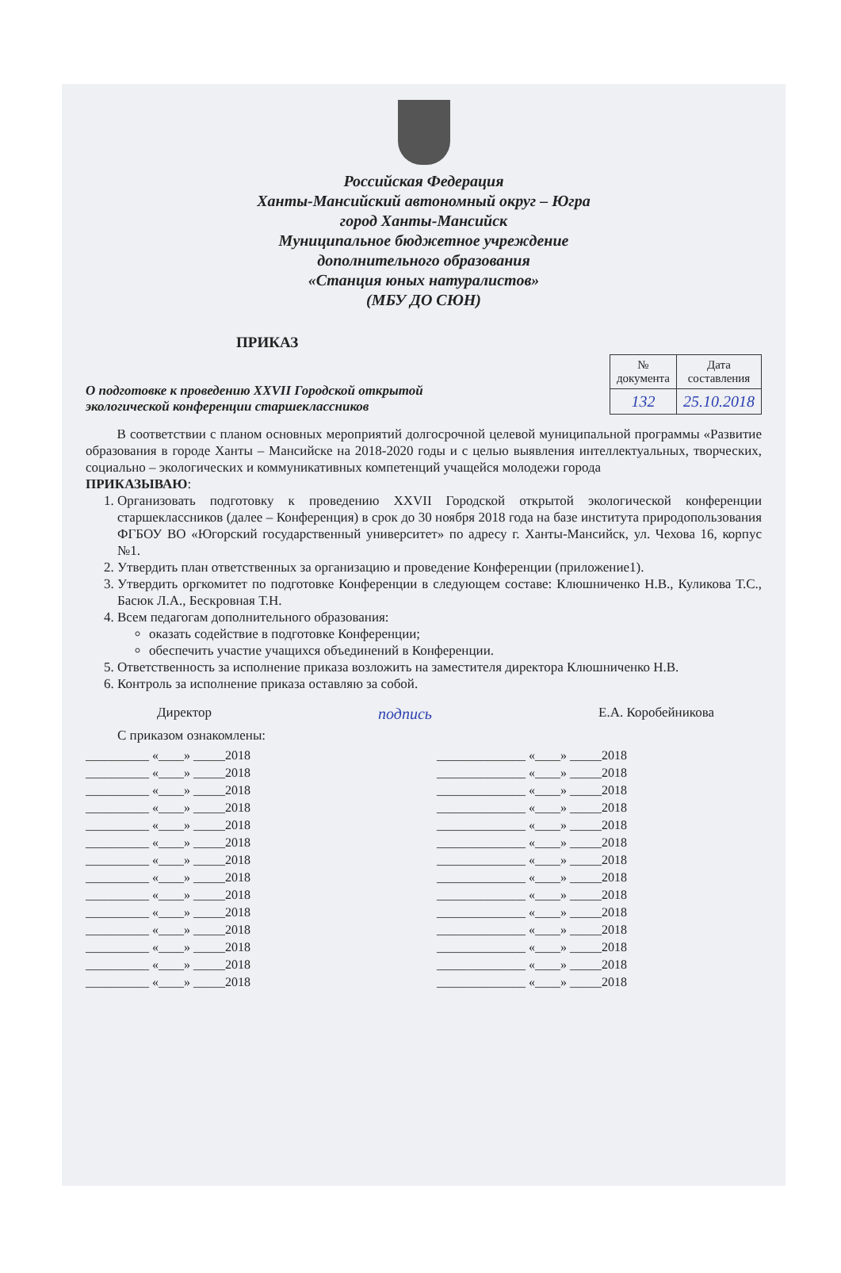Российская Федерация
Ханты-Мансийский автономный округ – Югра
город Ханты-Мансийск
Муниципальное бюджетное учреждение
дополнительного образования
«Станция юных натуралистов»
(МБУ ДО СЮН)
ПРИКАЗ
О подготовке к проведению XXVII Городской открытой
экологической конференции старшеклассников
| № документа | Дата составления |
| --- | --- |
| 132 | 25.10.2018 |
В соответствии с планом основных мероприятий долгосрочной целевой муниципальной программы «Развитие образования в городе Ханты – Мансийске на 2018-2020 годы и с целью выявления интеллектуальных, творческих, социально – экологических и коммуникативных компетенций учащейся молодежи города
ПРИКАЗЫВАЮ:
1. Организовать подготовку к проведению XXVII Городской открытой экологической конференции старшеклассников (далее – Конференция) в срок до 30 ноября 2018 года на базе института природопользования ФГБОУ ВО «Югорский государственный университет» по адресу г. Ханты-Мансийск, ул. Чехова 16, корпус №1.
2. Утвердить план ответственных за организацию и проведение Конференции (приложение1).
3. Утвердить оргкомитет по подготовке Конференции в следующем составе: Клюшниченко Н.В., Куликова Т.С., Басюк Л.А., Бескровная Т.Н.
4. Всем педагогам дополнительного образования:
оказать содействие в подготовке Конференции;
обеспечить участие учащихся объединений в Конференции.
5. Ответственность за исполнение приказа возложить на заместителя директора Клюшниченко Н.В.
6. Контроль за исполнение приказа оставляю за собой.
Директор подпись Е.А. Коробейникова
С приказом ознакомлены:
__________ «____» _____2018
__________ «____» _____2018
__________ «____» _____2018
__________ «____» _____2018
__________ «____» _____2018
__________ «____» _____2018
__________ «____» _____2018
__________ «____» _____2018
__________ «____» _____2018
__________ «____» _____2018
__________ «____» _____2018
__________ «____» _____2018
__________ «____» _____2018
__________ «____» _____2018
______________ «____» _____2018
______________ «____» _____2018
______________ «____» _____2018
______________ «____» _____2018
______________ «____» _____2018
______________ «____» _____2018
______________ «____» _____2018
______________ «____» _____2018
______________ «____» _____2018
______________ «____» _____2018
______________ «____» _____2018
______________ «____» _____2018
______________ «____» _____2018
______________ «____» _____2018